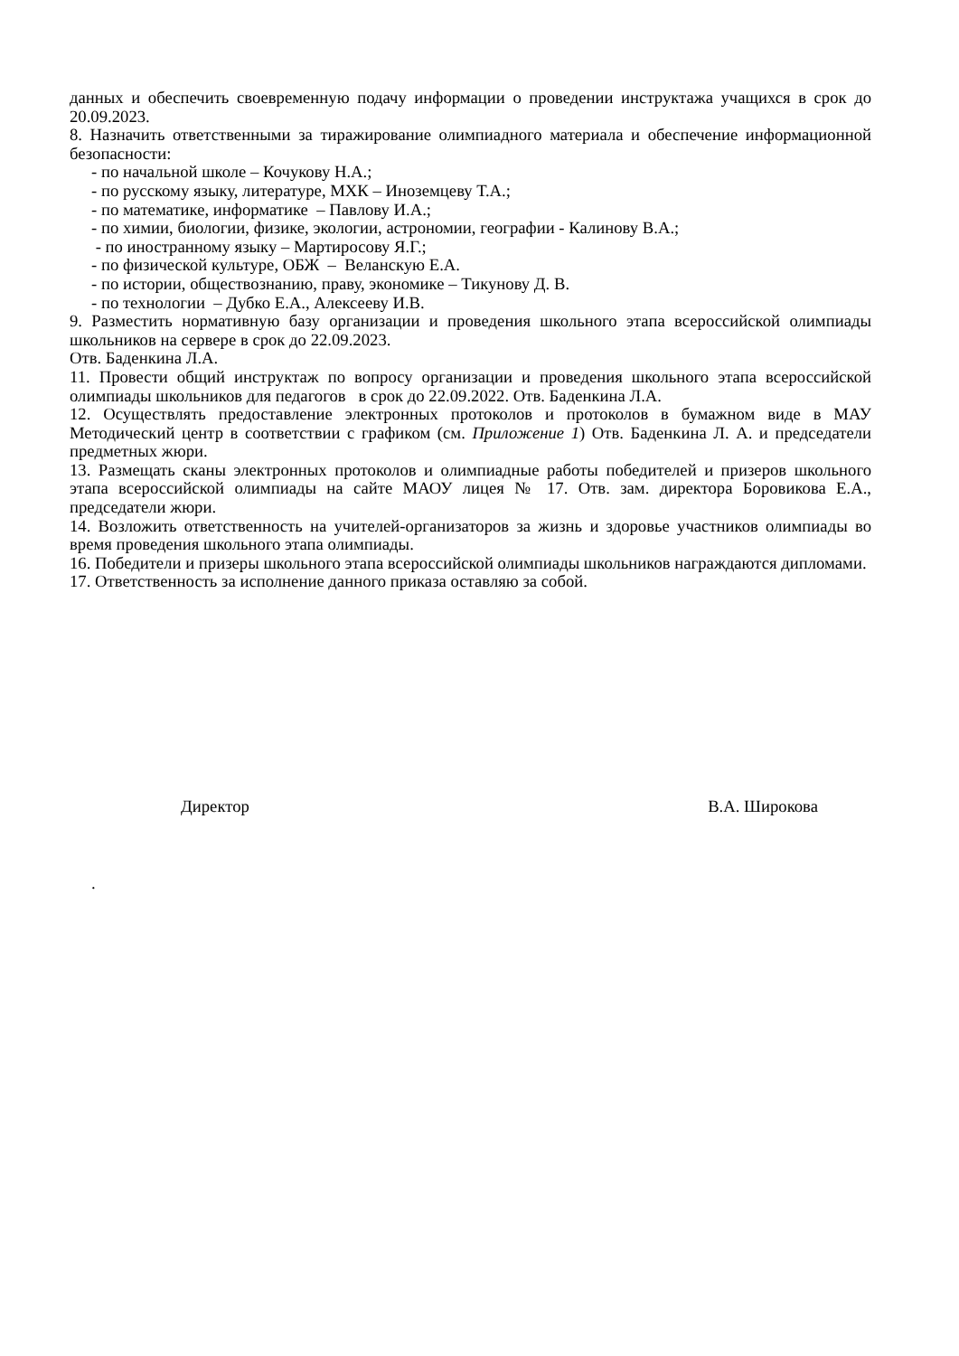данных и обеспечить своевременную подачу информации о проведении инструктажа учащихся в срок до 20.09.2023.
8. Назначить ответственными за тиражирование олимпиадного материала и обеспечение информационной безопасности:
- по начальной школе – Кочукову Н.А.;
- по русскому языку, литературе, МХК – Иноземцеву Т.А.;
- по математике, информатике – Павлову И.А.;
- по химии, биологии, физике, экологии, астрономии, географии - Калинову В.А.;
- по иностранному языку – Мартиросову Я.Г.;
- по физической культуре, ОБЖ – Веланскую Е.А.
- по истории, обществознанию, праву, экономике – Тикунову Д. В.
- по технологии – Дубко Е.А., Алексееву И.В.
9. Разместить нормативную базу организации и проведения школьного этапа всероссийской олимпиады школьников на сервере в срок до 22.09.2023.
Отв. Баденкина Л.А.
11. Провести общий инструктаж по вопросу организации и проведения школьного этапа всероссийской олимпиады школьников для педагогов в срок до 22.09.2022. Отв. Баденкина Л.А.
12. Осуществлять предоставление электронных протоколов и протоколов в бумажном виде в МАУ Методический центр в соответствии с графиком (см. Приложение 1) Отв. Баденкина Л. А. и председатели предметных жюри.
13. Размещать сканы электронных протоколов и олимпиадные работы победителей и призеров школьного этапа всероссийской олимпиады на сайте МАОУ лицея № 17. Отв. зам. директора Боровикова Е.А., председатели жюри.
14. Возложить ответственность на учителей-организаторов за жизнь и здоровье участников олимпиады во время проведения школьного этапа олимпиады.
16. Победители и призеры школьного этапа всероссийской олимпиады школьников награждаются дипломами.
17. Ответственность за исполнение данного приказа оставляю за собой.
Директор В.А. Широкова
.